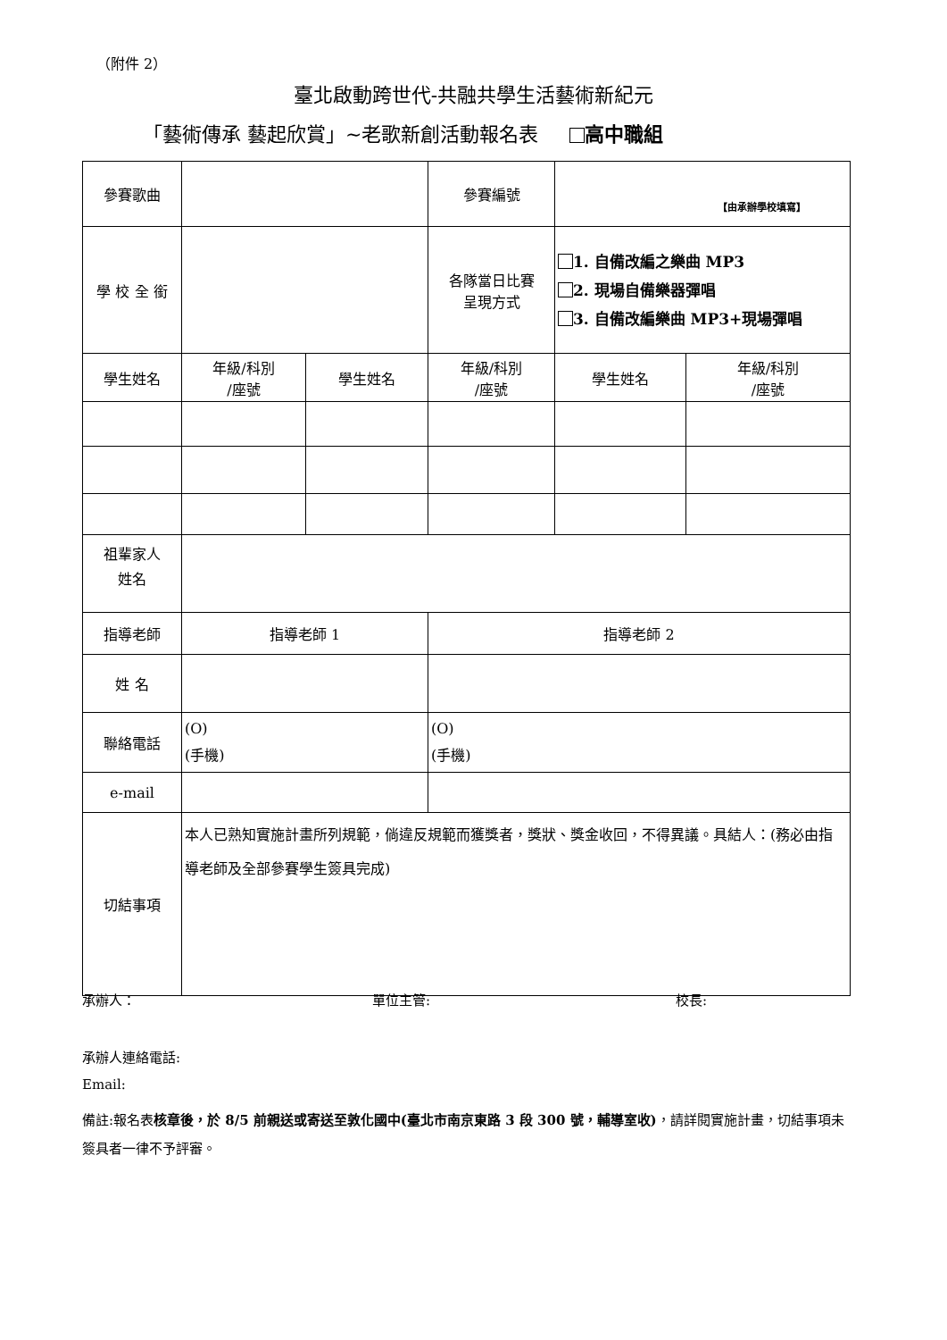（附件 2）
臺北啟動跨世代-共融共學生活藝術新紀元
「藝術傳承 藝起欣賞」~老歌新創活動報名表 高中職組
| 參賽歌曲 | | | 參賽編號 | 【由承辦學校填寫】 | |
| 學 校 全 銜 | | | 各隊當日比賽 呈現方式 | 1. 自備改編之樂曲 MP3 2. 現場自備樂器彈唱 3. 自備改編樂曲 MP3+現場彈唱 | |
| 學生姓名 | 年級/科別 /座號 | 學生姓名 | 年級/科別 /座號 | 學生姓名 | 年級/科別 /座號 |
| 祖輩家人 姓名 | | | | | |
| 指導老師 | 指導老師 1 | | 指導老師 2 | | |
| 姓 名 | | | | | |
| 聯絡電話 | (O) (手機) | | (O) (手機) | | |
| e-mail | | | | | |
| 切結事項 | 本人已熟知實施計畫所列規範，倘違反規範而獲獎者，獎狀、獎金收回，不得異議。具結人：(務必由指導老師及全部參賽學生簽具完成) | | | | |
承辦人： 單位主管: 校長:
承辦人連絡電話:
Email:
備註:報名表核章後，於 8/5 前親送或寄送至敦化國中(臺北市南京東路 3 段 300 號，輔導室收)，請詳閱實施計畫，切結事項未簽具者一律不予評審。